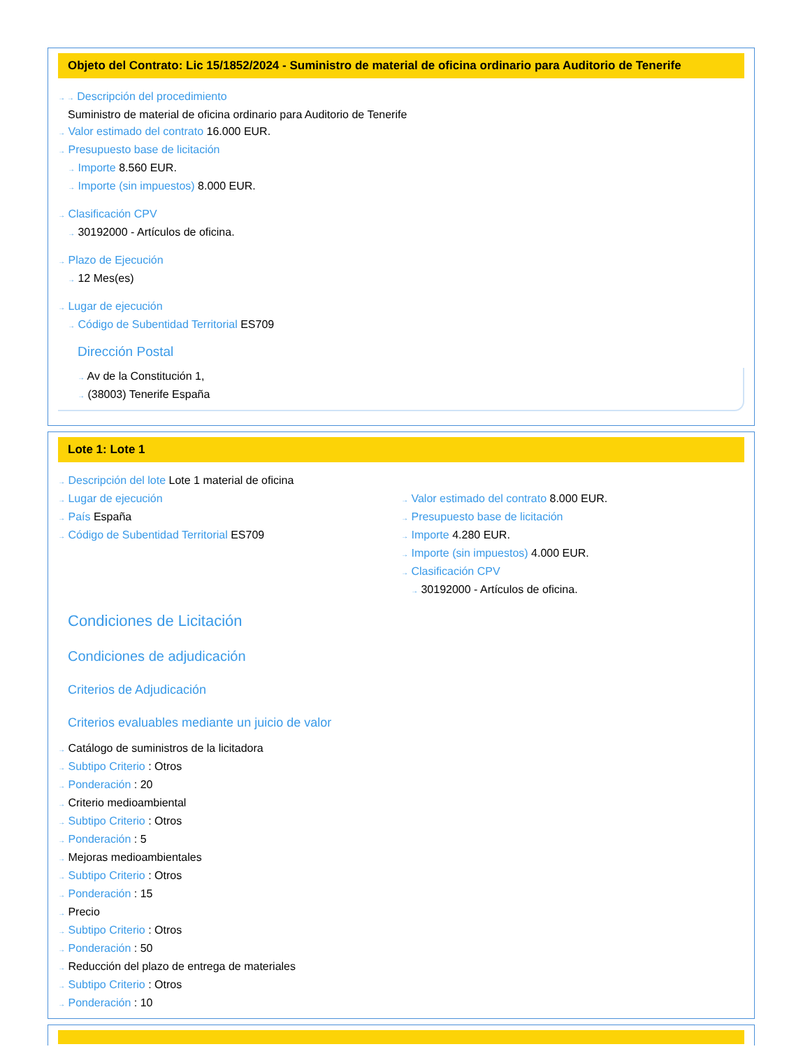Objeto del Contrato: Lic 15/1852/2024 - Suministro de material de oficina ordinario para Auditorio de Tenerife
→ → Descripción del procedimiento
Suministro de material de oficina ordinario para Auditorio de Tenerife
→ Valor estimado del contrato 16.000 EUR.
→ Presupuesto base de licitación
→ Importe 8.560 EUR.
→ Importe (sin impuestos) 8.000 EUR.
→ Clasificación CPV
→ 30192000 - Artículos de oficina.
→ Plazo de Ejecución
→ 12 Mes(es)
→ Lugar de ejecución
→ Código de Subentidad Territorial ES709
Dirección Postal
→ Av de la Constitución 1,
→ (38003) Tenerife España
Lote 1: Lote 1
→ Descripción del lote Lote 1 material de oficina
→ Lugar de ejecución
→ País España
→ Código de Subentidad Territorial ES709
→ Valor estimado del contrato 8.000 EUR.
→ Presupuesto base de licitación
→ Importe 4.280 EUR.
→ Importe (sin impuestos) 4.000 EUR.
→ Clasificación CPV
→ 30192000 - Artículos de oficina.
Condiciones de Licitación
Condiciones de adjudicación
Criterios de Adjudicación
Criterios evaluables mediante un juicio de valor
→ Catálogo de suministros de la licitadora
→ Subtipo Criterio : Otros
→ Ponderación : 20
→ Criterio medioambiental
→ Subtipo Criterio : Otros
→ Ponderación : 5
→ Mejoras medioambientales
→ Subtipo Criterio : Otros
→ Ponderación : 15
→ Precio
→ Subtipo Criterio : Otros
→ Ponderación : 50
→ Reducción del plazo de entrega de materiales
→ Subtipo Criterio : Otros
→ Ponderación : 10